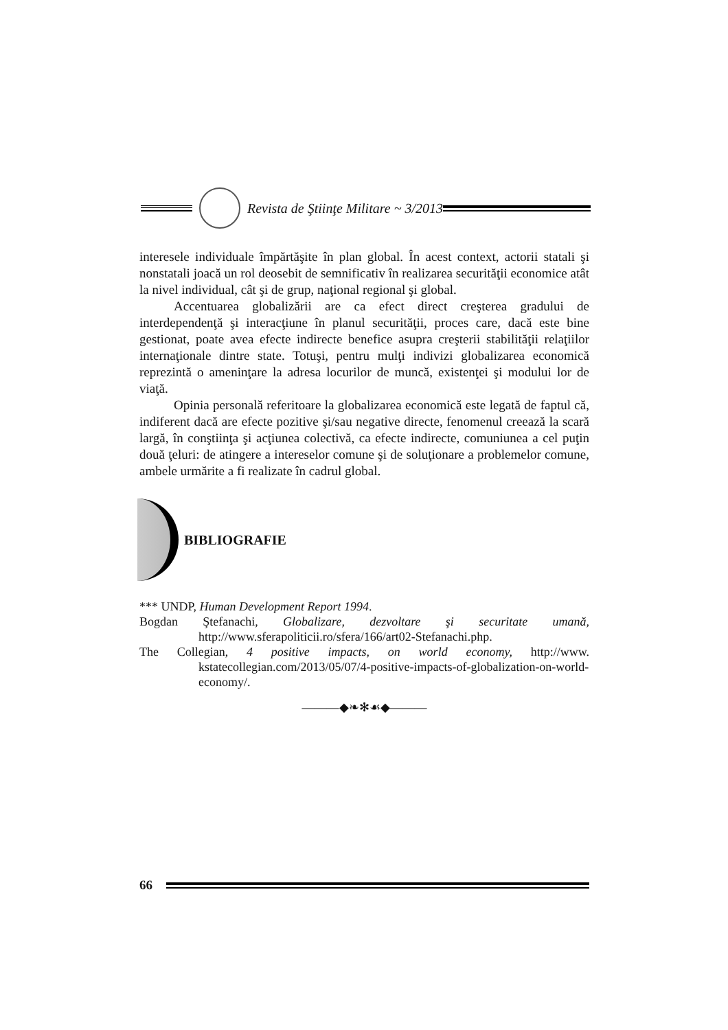Revista de Ştiinţe Militare ~ 3/2013
interesele individuale împărtăşite în plan global. În acest context, actorii statali şi nonstatali joacă un rol deosebit de semnificativ în realizarea securităţii economice atât la nivel individual, cât şi de grup, naţional regional şi global.
Accentuarea globalizării are ca efect direct creşterea gradului de interdependenţă şi interacţiune în planul securităţii, proces care, dacă este bine gestionat, poate avea efecte indirecte benefice asupra creşterii stabilităţii relaţiilor internaţionale dintre state. Totuşi, pentru mulţi indivizi globalizarea economică reprezintă o ameninţare la adresa locurilor de muncă, existenţei şi modului lor de viaţă.
Opinia personală referitoare la globalizarea economică este legată de faptul că, indiferent dacă are efecte pozitive şi/sau negative directe, fenomenul creează la scară largă, în conştiinţa şi acţiunea colectivă, ca efecte indirecte, comuniunea a cel puţin două ţeluri: de atingere a intereselor comune şi de soluţionare a problemelor comune, ambele urmărite a fi realizate în cadrul global.
BIBLIOGRAFIE
*** UNDP, Human Development Report 1994.
Bogdan Ştefanachi, Globalizare, dezvoltare şi securitate umană, http://www.sferapoliticii.ro/sfera/166/art02-Stefanachi.php.
The Collegian, 4 positive impacts, on world economy, http://www. kstatecollegian.com/2013/05/07/4-positive-impacts-of-globalization-on-world-economy/.
———◆❧✻☙◆———
66